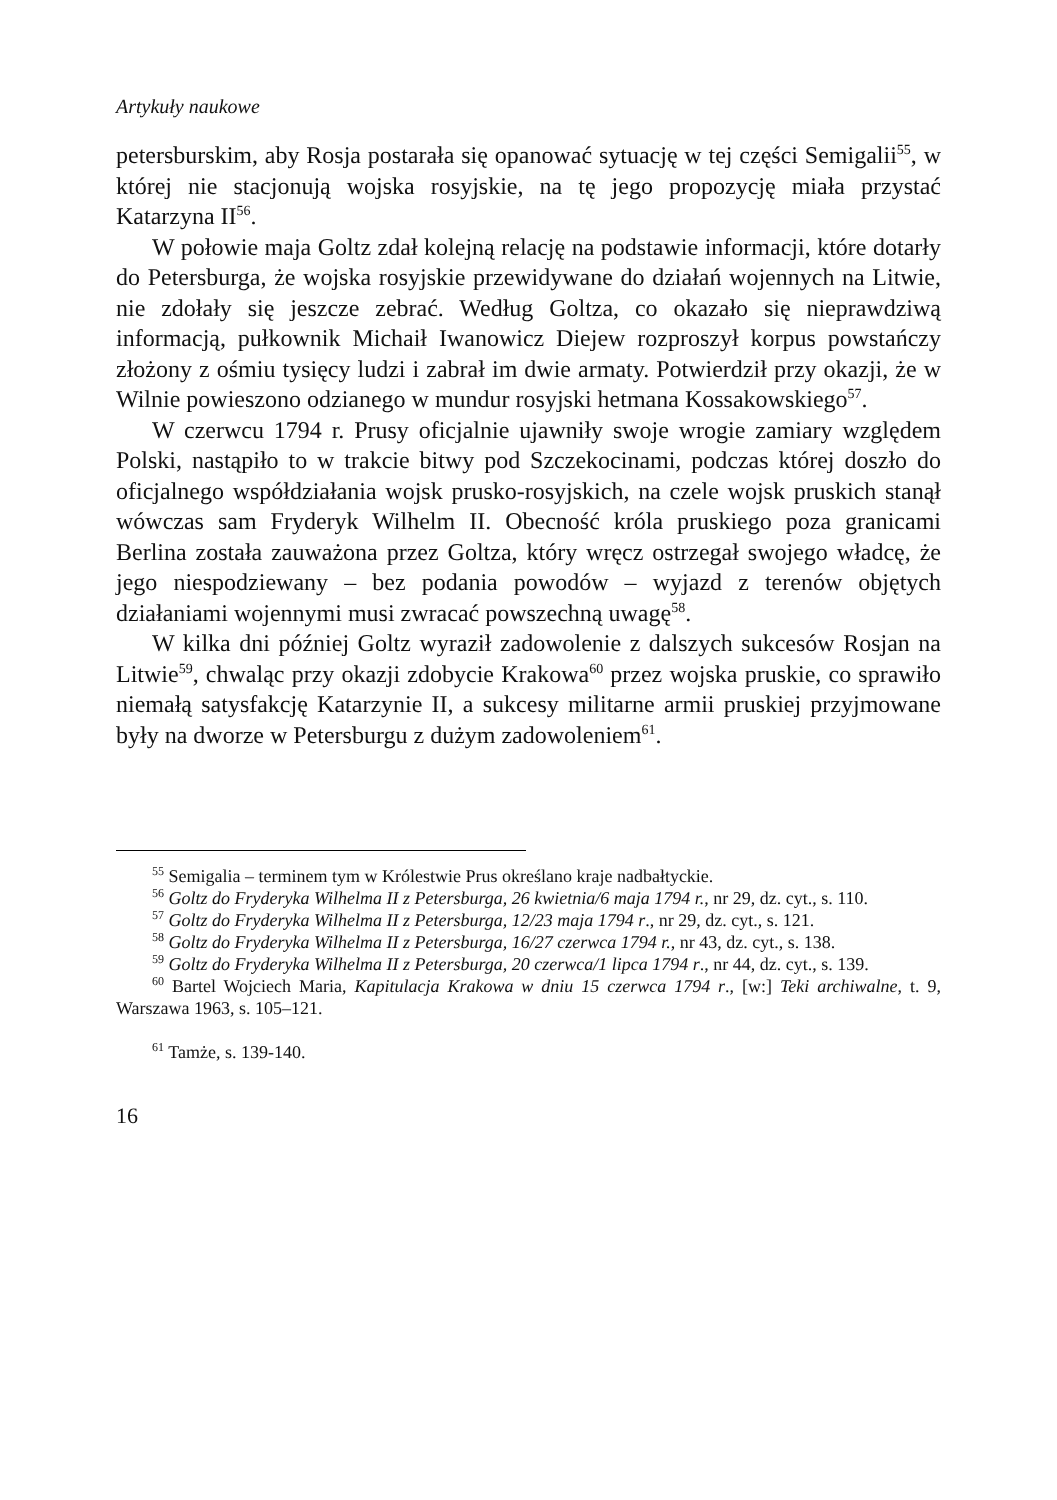Artykuły naukowe
petersburskim, aby Rosja postarała się opanować sytuację w tej części Semigalii<sup>55</sup>, w której nie stacjonują wojska rosyjskie, na tę jego propozycję miała przystać Katarzyna II<sup>56</sup>.
W połowie maja Goltz zdał kolejną relację na podstawie informacji, które dotarły do Petersburga, że wojska rosyjskie przewidywane do działań wojennych na Litwie, nie zdołały się jeszcze zebrać. Według Goltza, co okazało się nieprawdziwą informacją, pułkownik Michaił Iwanowicz Diejew rozproszył korpus powstańczy złożony z ośmiu tysięcy ludzi i zabrał im dwie armaty. Potwierdził przy okazji, że w Wilnie powieszono odzianego w mundur rosyjski hetmana Kossakowskiego<sup>57</sup>.
W czerwcu 1794 r. Prusy oficjalnie ujawniły swoje wrogie zamiary względem Polski, nastąpiło to w trakcie bitwy pod Szczekocinami, podczas której doszło do oficjalnego współdziałania wojsk prusko-rosyjskich, na czele wojsk pruskich stanął wówczas sam Fryderyk Wilhelm II. Obecność króla pruskiego poza granicami Berlina została zauważona przez Goltza, który wręcz ostrzegał swojego władcę, że jego niespodziewany – bez podania powodów – wyjazd z terenów objętych działaniami wojennymi musi zwracać powszechną uwagę<sup>58</sup>.
W kilka dni później Goltz wyraził zadowolenie z dalszych sukcesów Rosjan na Litwie<sup>59</sup>, chwaląc przy okazji zdobycie Krakowa<sup>60</sup> przez wojska pruskie, co sprawiło niemałą satysfakcję Katarzynie II, a sukcesy militarne armii pruskiej przyjmowane były na dworze w Petersburgu z dużym zadowoleniem<sup>61</sup>.
<sup>55</sup> Semigalia – terminem tym w Królestwie Prus określano kraje nadbałtyckie.
<sup>56</sup> Goltz do Fryderyka Wilhelma II z Petersburga, 26 kwietnia/6 maja 1794 r., nr 29, dz. cyt., s. 110.
<sup>57</sup> Goltz do Fryderyka Wilhelma II z Petersburga, 12/23 maja 1794 r., nr 29, dz. cyt., s. 121.
<sup>58</sup> Goltz do Fryderyka Wilhelma II z Petersburga, 16/27 czerwca 1794 r., nr 43, dz. cyt., s. 138.
<sup>59</sup> Goltz do Fryderyka Wilhelma II z Petersburga, 20 czerwca/1 lipca 1794 r., nr 44, dz. cyt., s. 139.
<sup>60</sup> Bartel Wojciech Maria, Kapitulacja Krakowa w dniu 15 czerwca 1794 r., [w:] Teki archiwalne, t. 9, Warszawa 1963, s. 105–121.
<sup>61</sup> Tamże, s. 139-140.
16